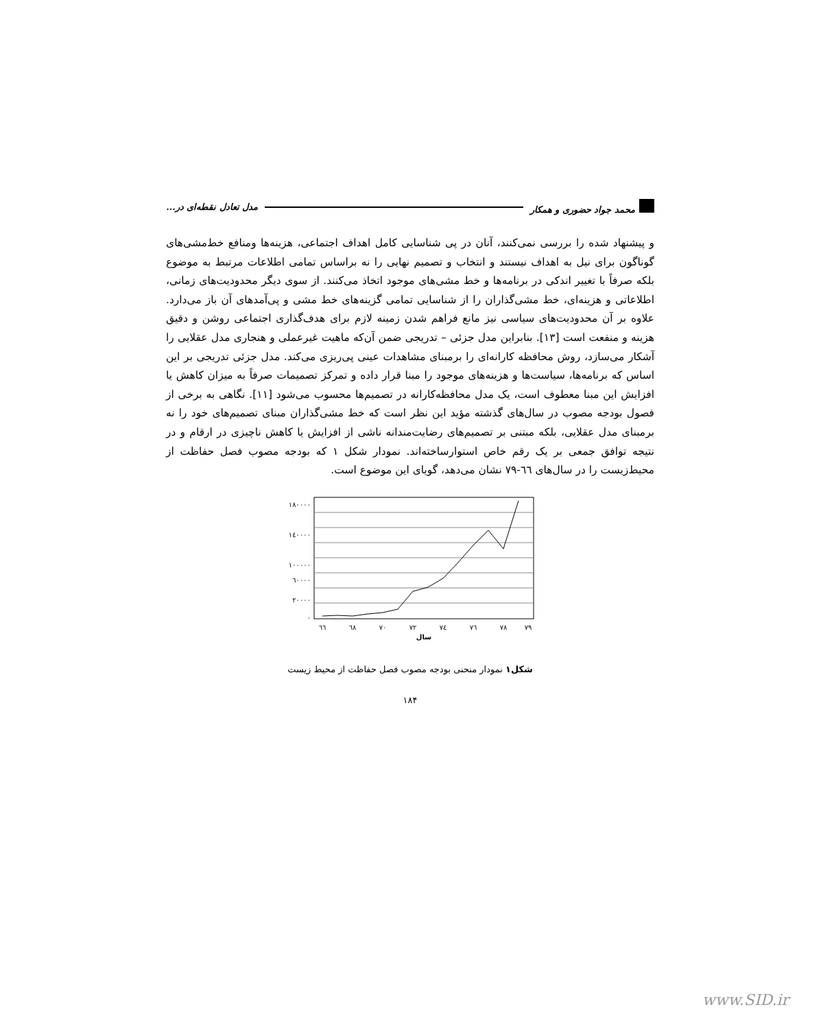محمد جواد حضوری و همکار مدل تعادل نقطه‌ای در...
و پیشنهاد شده را بررسی نمی‌کنند، آنان در پی شناسایی کامل اهداف اجتماعی، هزینه‌ها ومنافع خط‌مشی‌های گوناگون برای نیل به اهداف نیستند و انتخاب و تصمیم نهایی را نه براساس تمامی اطلاعات مرتبط به موضوع بلکه صرفاً با تغییر اندکی در برنامه‌ها و خط مشی‌های موجود اتخاذ می‌کنند. از سوی دیگر محدودیت‌های زمانی، اطلاعاتی و هزینه‌ای، خط مشی‌گذاران را از شناسایی تمامی گزینه‌های خط مشی و پی‌آمدهای آن باز می‌دارد. علاوه بر آن محدودیت‌های سیاسی نیز مانع فراهم شدن زمینه لازم برای هدف‌گذاری اجتماعی روشن و دقیق هزینه و منفعت است [۱۳]. بنابراین مدل جزئی – تدریجی ضمن آن‌که ماهیت غیرعملی و هنجاری مدل عقلایی را آشکار می‌سازد، روش محافظه کارانه‌ای را برمبنای مشاهدات عینی پی‌ریزی می‌کند. مدل جزئی تدریجی بر این اساس که برنامه‌ها، سیاست‌ها و هزینه‌های موجود را مبنا قرار داده و تمرکز تصمیمات صرفاً به میزان کاهش یا افزایش این مبنا معطوف است، یک مدل محافظه‌کارانه در تصمیم‌ها محسوب می‌شود [۱۱]. نگاهی به برخی از فصول بودجه مصوب در سال‌های گذشته مؤید این نظر است که خط مشی‌گذاران مبنای تصمیم‌های خود را نه برمبنای مدل عقلایی، بلکه مبتنی بر تصمیم‌های رضایت‌مندانه ناشی از افزایش یا کاهش ناچیزی در ارقام و در نتیجه توافق جمعی بر یک رقم خاص استوارساخته‌اند. نمودار شکل ۱ که بودجه مصوب فصل حفاظت از محیط‌زیست را در سال‌های ٦٦-۷۹ نشان می‌دهد، گویای این موضوع است.
۱۸۰۰۰۰
۱٤۰۰۰۰
۱۰۰۰۰۰
٦۰۰۰۰
۲۰۰۰۰
۰
٦٦
٦٨
۷۰
۷۲
۷٤
۷٦
۷۸
۷۹
سال
شکل۱ نمودار منحنی بودجه مصوب فصل حفاظت از محیط زیست
۱۸۴
www.SID.ir